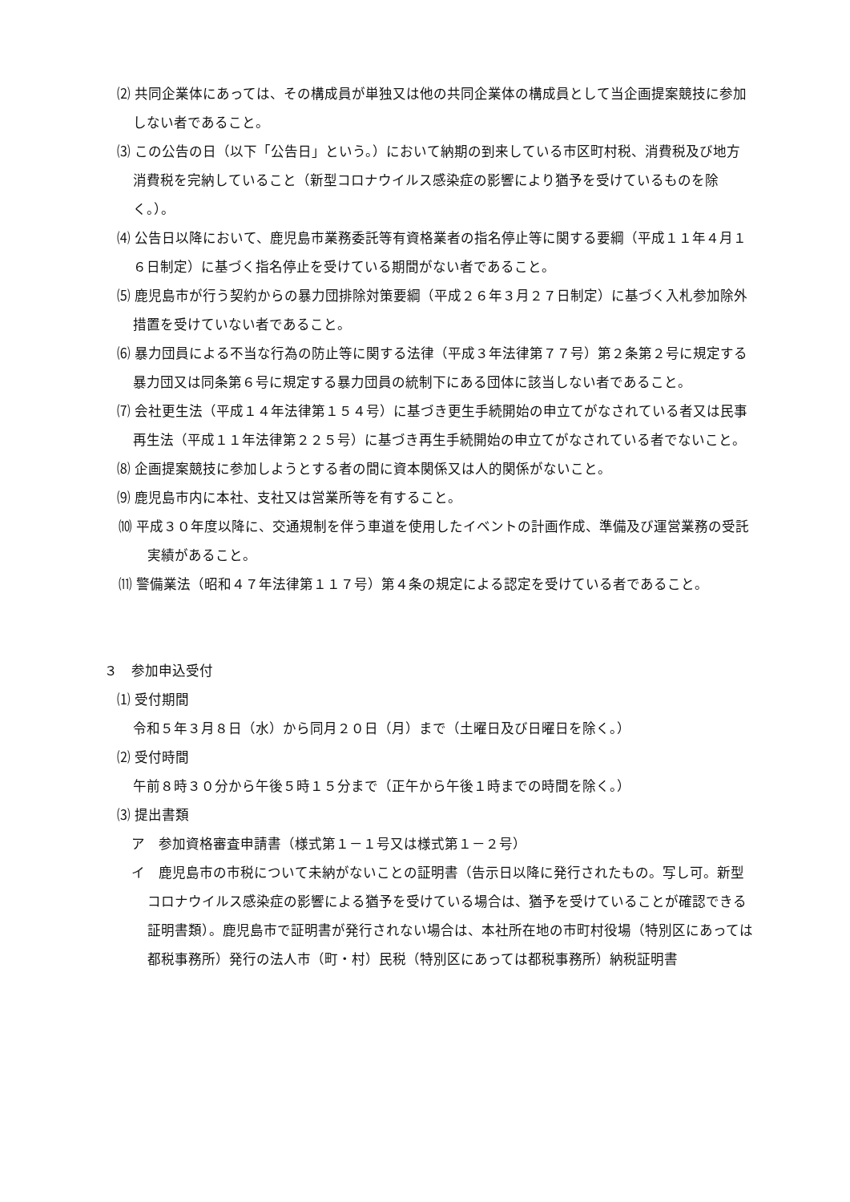⑵ 共同企業体にあっては、その構成員が単独又は他の共同企業体の構成員として当企画提案競技に参加しない者であること。
⑶ この公告の日（以下「公告日」という。）において納期の到来している市区町村税、消費税及び地方消費税を完納していること（新型コロナウイルス感染症の影響により猶予を受けているものを除く。）。
⑷ 公告日以降において、鹿児島市業務委託等有資格業者の指名停止等に関する要綱（平成１１年４月１６日制定）に基づく指名停止を受けている期間がない者であること。
⑸ 鹿児島市が行う契約からの暴力団排除対策要綱（平成２６年３月２７日制定）に基づく入札参加除外措置を受けていない者であること。
⑹ 暴力団員による不当な行為の防止等に関する法律（平成３年法律第７７号）第２条第２号に規定する暴力団又は同条第６号に規定する暴力団員の統制下にある団体に該当しない者であること。
⑺ 会社更生法（平成１４年法律第１５４号）に基づき更生手続開始の申立てがなされている者又は民事再生法（平成１１年法律第２２５号）に基づき再生手続開始の申立てがなされている者でないこと。
⑻ 企画提案競技に参加しようとする者の間に資本関係又は人的関係がないこと。
⑼ 鹿児島市内に本社、支社又は営業所等を有すること。
⑽ 平成３０年度以降に、交通規制を伴う車道を使用したイベントの計画作成、準備及び運営業務の受託実績があること。
⑾ 警備業法（昭和４７年法律第１１７号）第４条の規定による認定を受けている者であること。
３　参加申込受付
⑴ 受付期間
令和５年３月８日（水）から同月２０日（月）まで（土曜日及び日曜日を除く。）
⑵ 受付時間
午前８時３０分から午後５時１５分まで（正午から午後１時までの時間を除く。）
⑶ 提出書類
ア　参加資格審査申請書（様式第１－１号又は様式第１－２号）
イ　鹿児島市の市税について未納がないことの証明書（告示日以降に発行されたもの。写し可。新型コロナウイルス感染症の影響による猶予を受けている場合は、猶予を受けていることが確認できる証明書類）。鹿児島市で証明書が発行されない場合は、本社所在地の市町村役場（特別区にあっては都税事務所）発行の法人市（町・村）民税（特別区にあっては都税事務所）納税証明書